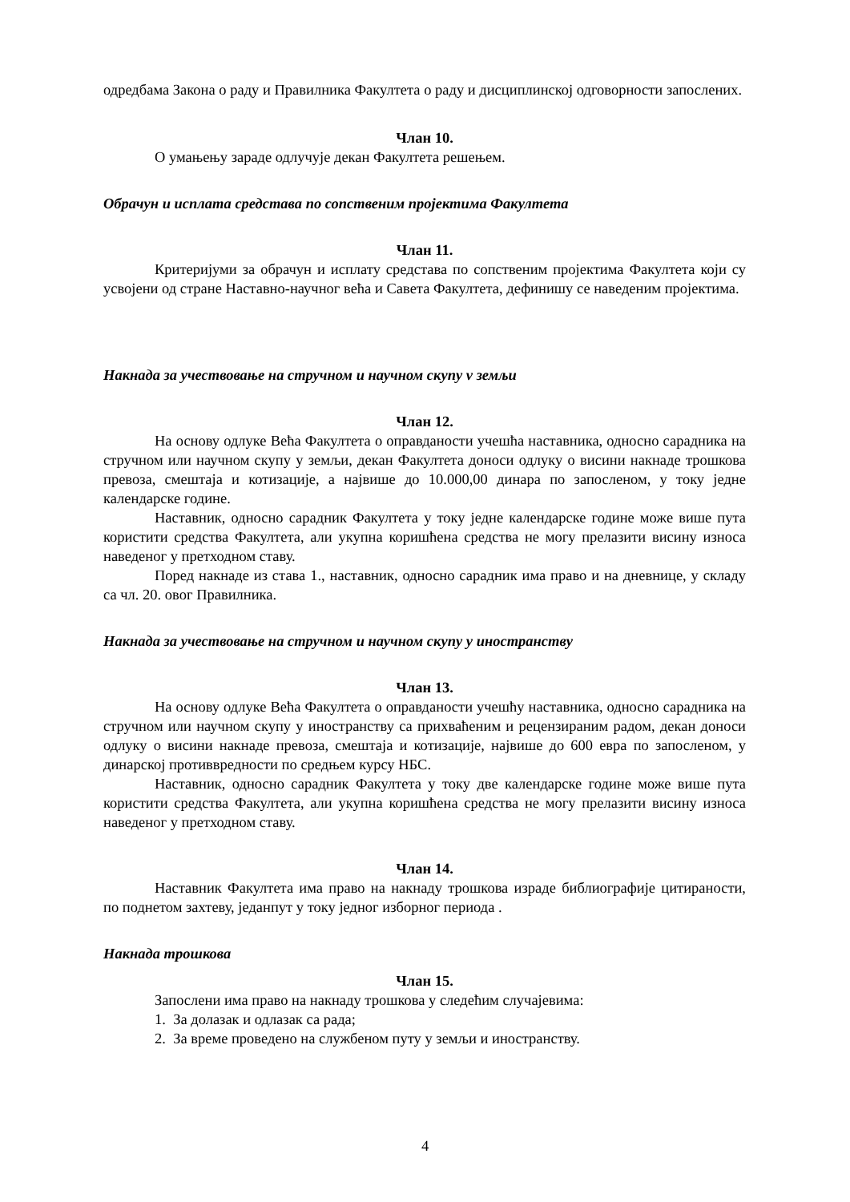одредбама Закона о раду и Правилника Факултета о раду и дисциплинској одговорности запослених.
Члан 10.
О умањењу зараде одлучује декан Факултета решењем.
Обрачун и исплата средстава по сопственим пројектима Факултета
Члан 11.
Критеријуми за обрачун и исплату средстава по сопственим пројектима Факултета који су усвојени од стране Наставно-научног већа и Савета Факултета, дефинишу се наведеним пројектима.
Накнада за учествовање на стручном и научном скупу v земљи
Члан 12.
На основу одлуке Већа Факултета о оправданости учешћа наставника, односно сарадника на стручном или научном скупу у земљи, декан Факултета доноси одлуку о висини накнаде трошкова превоза, смештаја и котизације, а највише до 10.000,00 динара по запосленом, у току једне календарске године.
Наставник, односно сарадник Факултета у току једне календарске године може више пута користити средства Факултета, али укупна коришћена средства не могу прелазити висину износа наведеног у претходном ставу.
Поред накнаде из става 1., наставник, односно сарадник има право и на дневнице, у складу са чл. 20. овог Правилника.
Накнада за учествовање на стручном и научном скупу у иностранству
Члан 13.
На основу одлуке Већа Факултета о оправданости учешћу наставника, односно сарадника на стручном или научном скупу у иностранству са прихваћеним и рецензираним радом, декан доноси одлуку о висини накнаде превоза, смештаја и котизације, највише до 600 евра по запосленом, у динарској противвредности по средњем курсу НБС.
Наставник, односно сарадник Факултета у току две календарске године може више пута користити средства Факултета, али укупна коришћена средства не могу прелазити висину износа наведеног у претходном ставу.
Члан 14.
Наставник Факултета има право на накнаду трошкова израде библиографије цитираности, по поднетом захтеву, једанпут у току једног изборног периода .
Накнада трошкова
Члан 15.
Запослени има право на накнаду трошкова у следећим случајевима:
1. За долазак и одлазак са рада;
2. За време проведено на службеном путу у земљи и иностранству.
4